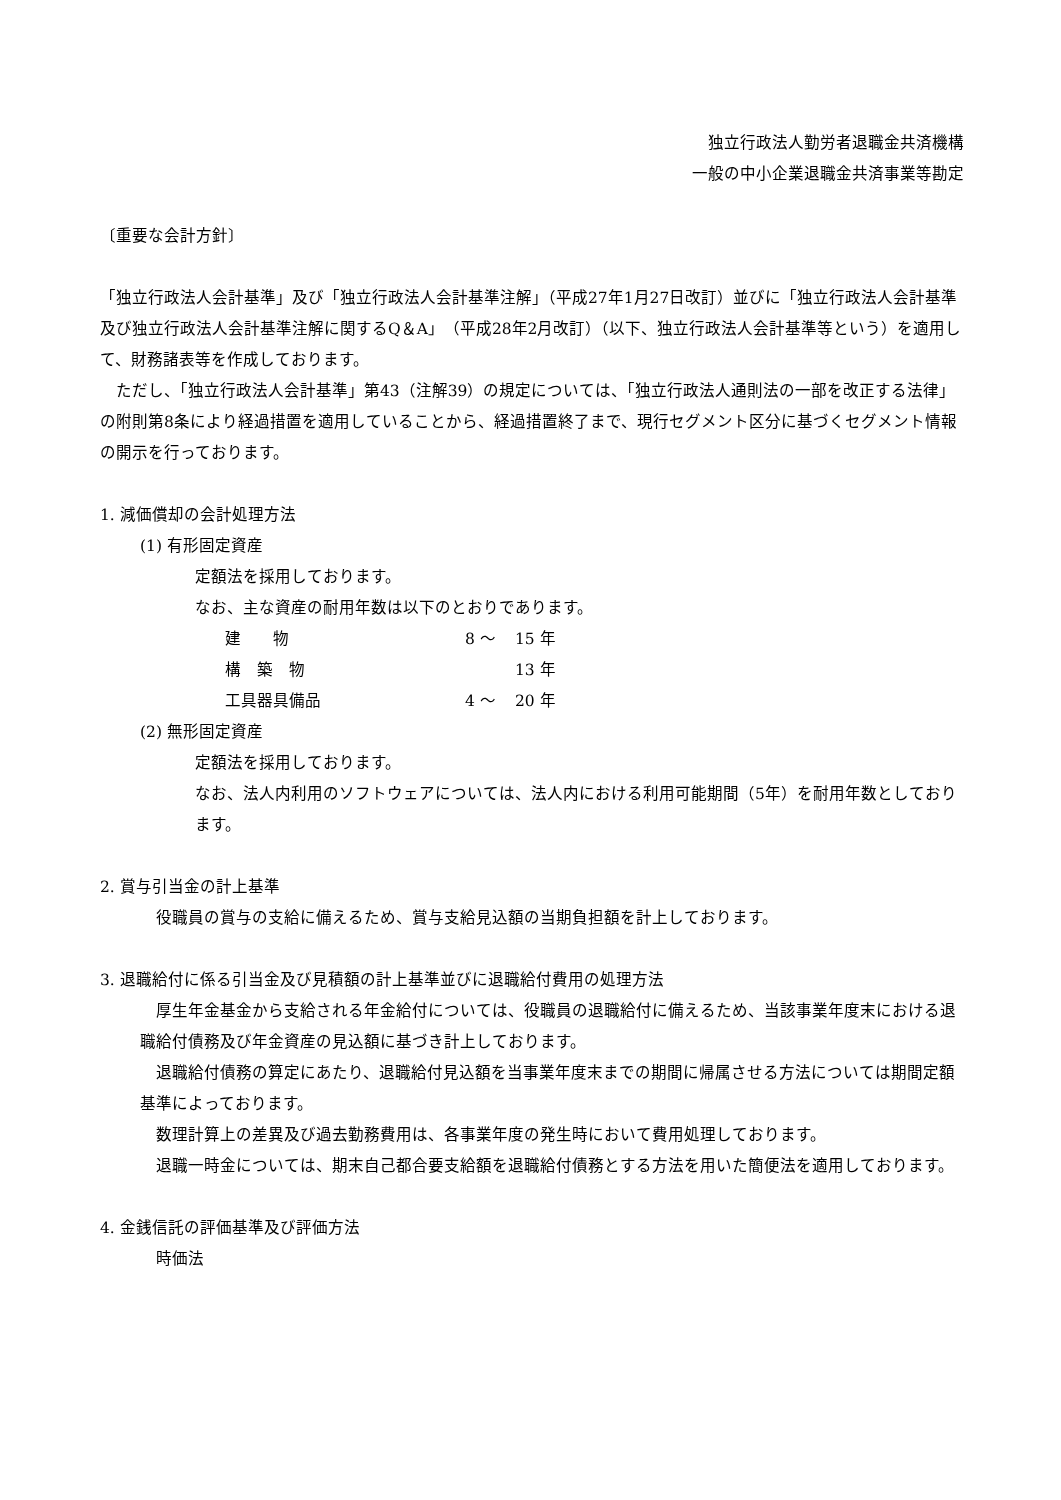独立行政法人勤労者退職金共済機構
一般の中小企業退職金共済事業等勘定
〔重要な会計方針〕
「独立行政法人会計基準」及び「独立行政法人会計基準注解」（平成27年1月27日改訂）並びに「独立行政法人会計基準及び独立行政法人会計基準注解に関するQ＆A」（平成28年2月改訂）（以下、独立行政法人会計基準等という）を適用して、財務諸表等を作成しております。
　ただし、「独立行政法人会計基準」第43（注解39）の規定については、「独立行政法人通則法の一部を改正する法律」の附則第8条により経過措置を適用していることから、経過措置終了まで、現行セグメント区分に基づくセグメント情報の開示を行っております。
1. 減価償却の会計処理方法
(1) 有形固定資産
定額法を採用しております。
なお、主な資産の耐用年数は以下のとおりであります。
| 建 物 | 8 ～ | 15 年 |
| 構 築 物 | | 13 年 |
| 工具器具備品 | 4 ～ | 20 年 |
(2) 無形固定資産
定額法を採用しております。
なお、法人内利用のソフトウェアについては、法人内における利用可能期間（5年）を耐用年数としております。
2. 賞与引当金の計上基準
　役職員の賞与の支給に備えるため、賞与支給見込額の当期負担額を計上しております。
3. 退職給付に係る引当金及び見積額の計上基準並びに退職給付費用の処理方法
　厚生年金基金から支給される年金給付については、役職員の退職給付に備えるため、当該事業年度末における退職給付債務及び年金資産の見込額に基づき計上しております。
　退職給付債務の算定にあたり、退職給付見込額を当事業年度末までの期間に帰属させる方法については期間定額基準によっております。
　数理計算上の差異及び過去勤務費用は、各事業年度の発生時において費用処理しております。
　退職一時金については、期末自己都合要支給額を退職給付債務とする方法を用いた簡便法を適用しております。
4. 金銭信託の評価基準及び評価方法
　時価法